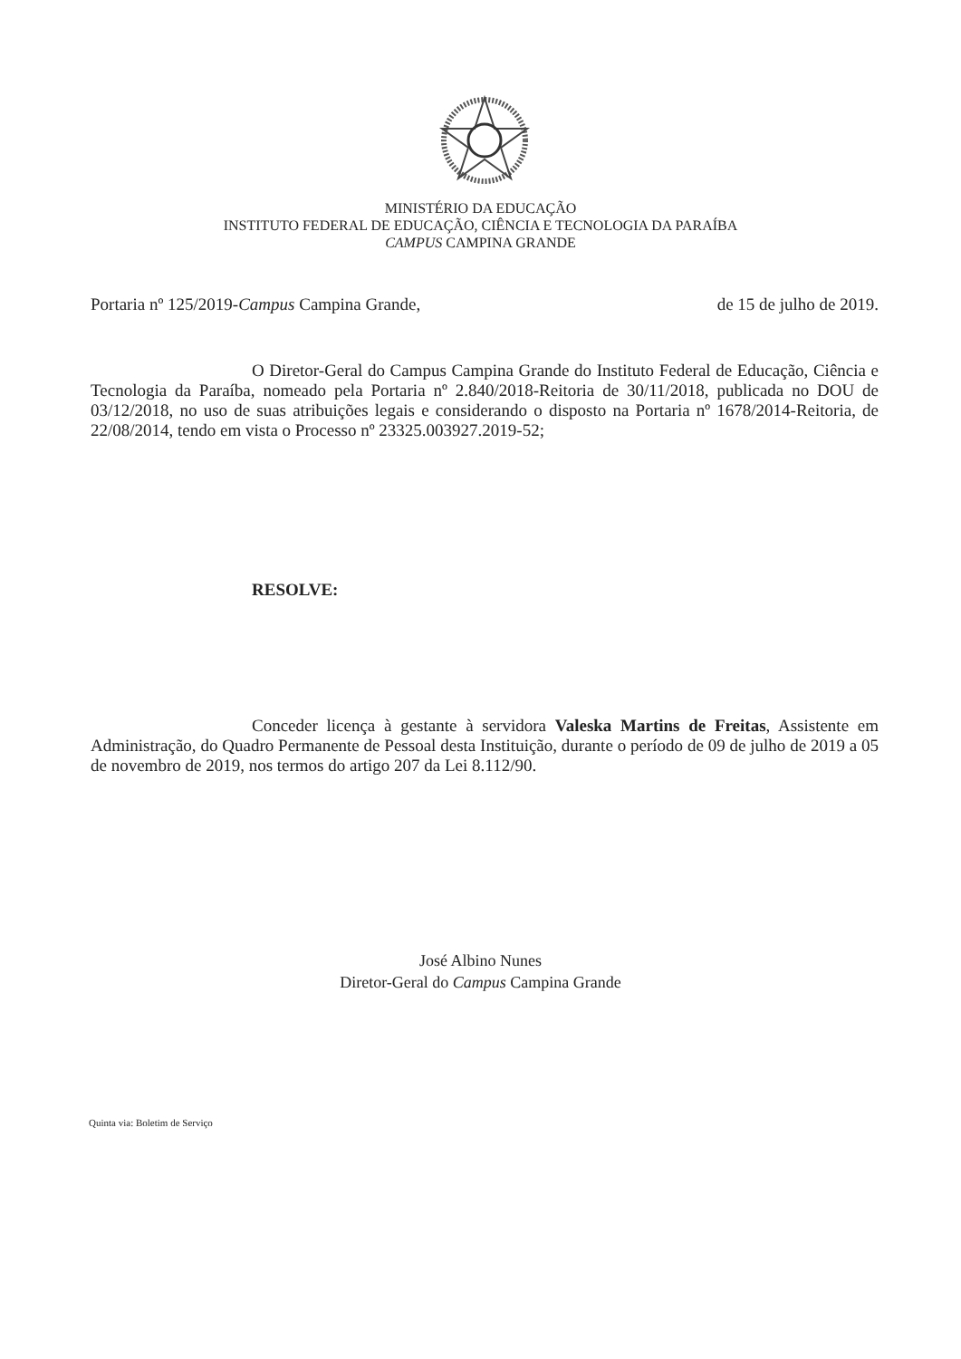MINISTÉRIO DA EDUCAÇÃO
INSTITUTO FEDERAL DE EDUCAÇÃO, CIÊNCIA E TECNOLOGIA DA PARAÍBA
CAMPUS CAMPINA GRANDE
Portaria nº 125/2019-Campus Campina Grande, de 15 de julho de 2019.
O Diretor-Geral do Campus Campina Grande do Instituto Federal de Educação, Ciência e Tecnologia da Paraíba, nomeado pela Portaria nº 2.840/2018-Reitoria de 30/11/2018, publicada no DOU de 03/12/2018, no uso de suas atribuições legais e considerando o disposto na Portaria nº 1678/2014-Reitoria, de 22/08/2014, tendo em vista o Processo nº 23325.003927.2019-52;
RESOLVE:
Conceder licença à gestante à servidora Valeska Martins de Freitas, Assistente em Administração, do Quadro Permanente de Pessoal desta Instituição, durante o período de 09 de julho de 2019 a 05 de novembro de 2019, nos termos do artigo 207 da Lei 8.112/90.
José Albino Nunes
Diretor-Geral do Campus Campina Grande
Quinta via: Boletim de Serviço